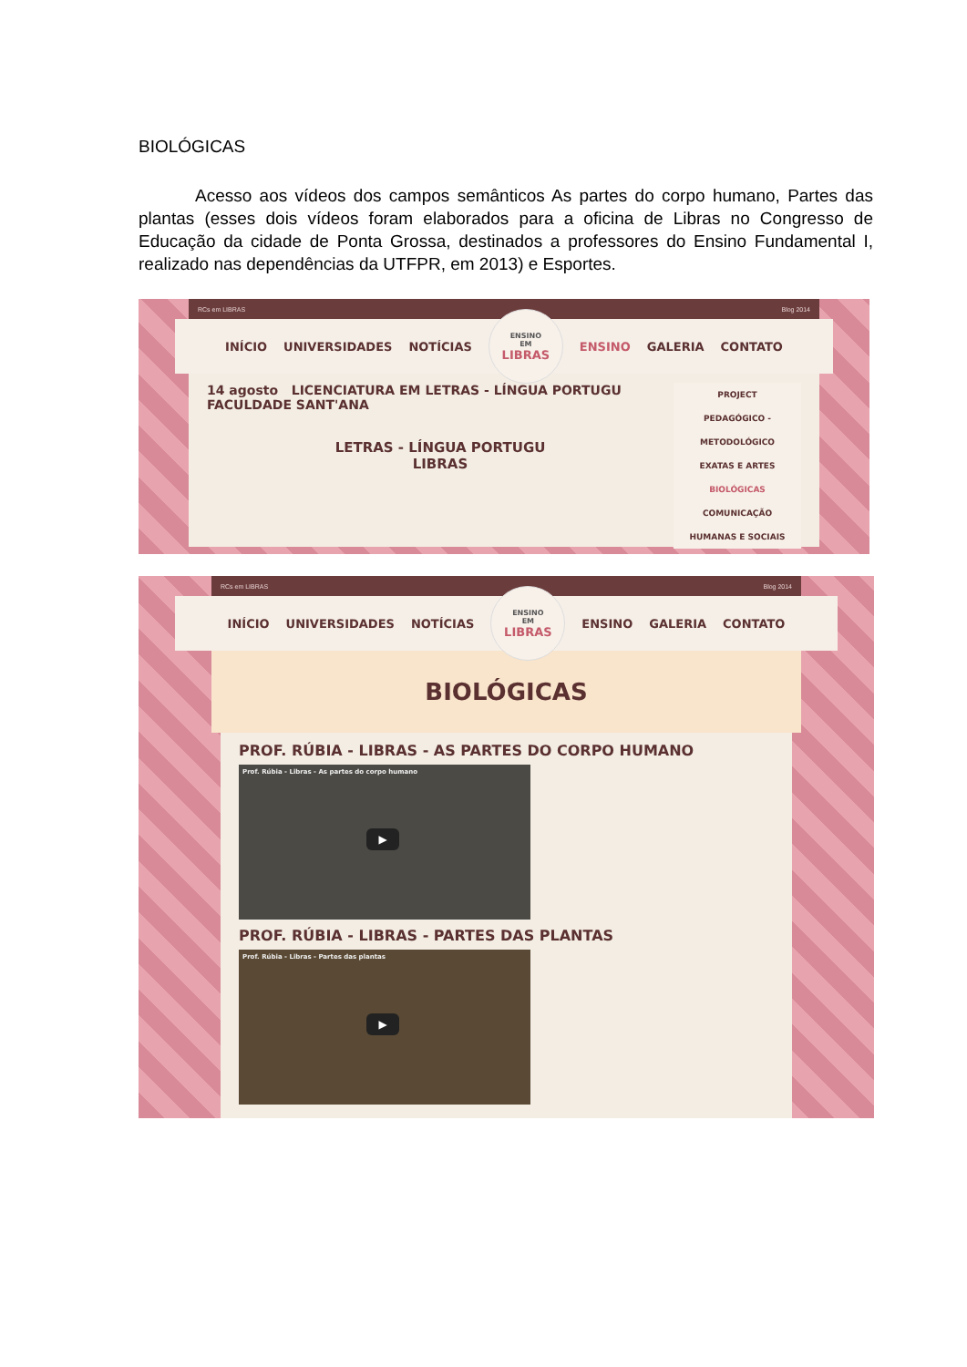BIOLÓGICAS
Acesso aos vídeos dos campos semânticos As partes do corpo humano, Partes das plantas (esses dois vídeos foram elaborados para a oficina de Libras no Congresso de Educação da cidade de Ponta Grossa, destinados a professores do Ensino Fundamental I, realizado nas dependências da UTFPR, em 2013) e Esportes.
RCs em LIBRAS Blog 2014
INÍCIO UNIVERSIDADES NOTÍCIAS
ENSINO
EM
LIBRAS
ENSINO GALERIA CONTATO
PROJECT
PEDAGÓGICO - METODOLÓGICO
EXATAS E ARTES
BIOLÓGICAS
COMUNICAÇÃO
HUMANAS E SOCIAIS
14 agosto LICENCIATURA EM LETRAS - LÍNGUA PORTUGU
FACULDADE SANT'ANA
LETRAS - LÍNGUA PORTUGU
LIBRAS
RCs em LIBRAS Blog 2014
INÍCIO UNIVERSIDADES NOTÍCIAS
ENSINO
EM
LIBRAS
ENSINO GALERIA CONTATO
BIOLÓGICAS
PROF. RÚBIA - LIBRAS - AS PARTES DO CORPO HUMANO
Prof. Rúbia - Libras - As partes do corpo humano
▶
PROF. RÚBIA - LIBRAS - PARTES DAS PLANTAS
Prof. Rúbia - Libras - Partes das plantas
▶